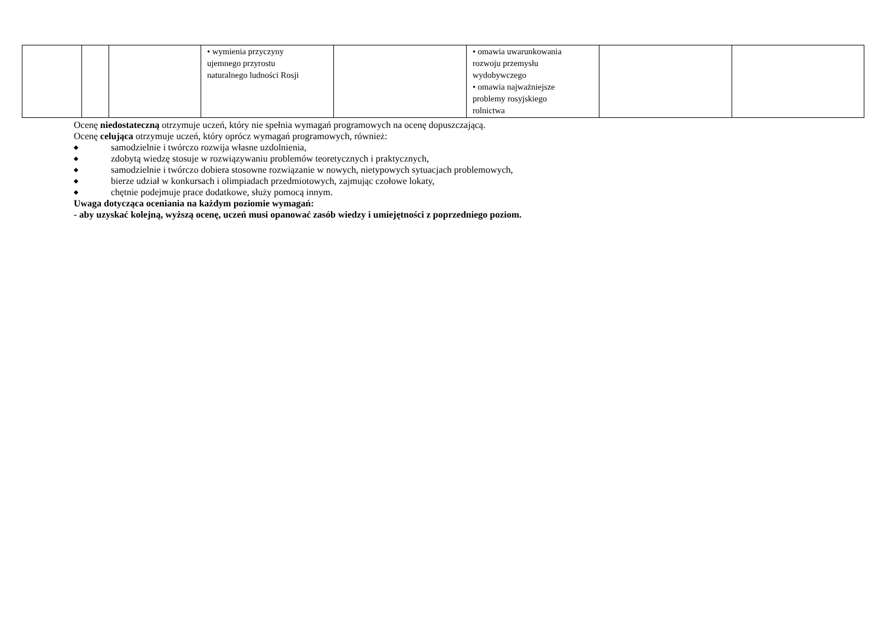| | | | • wymienia przyczyny ujemnego przyrostu naturalnego ludności Rosji | | • omawia uwarunkowania rozwoju przemysłu wydobywczego • omawia najważniejsze problemy rosyjskiego rolnictwa | | |
Ocenę niedostateczną otrzymuje uczeń, który nie spełnia wymagań programowych na ocenę dopuszczającą.
Ocenę celująca otrzymuje uczeń, który oprócz wymagań programowych, również:
◆ samodzielnie i twórczo rozwija własne uzdolnienia,
◆ zdobytą wiedzę stosuje w rozwiązywaniu problemów teoretycznych i praktycznych,
◆ samodzielnie i twórczo dobiera stosowne rozwiązanie w nowych, nietypowych sytuacjach problemowych,
◆ bierze udział w konkursach i olimpiadach przedmiotowych, zajmując czołowe lokaty,
◆ chętnie podejmuje prace dodatkowe, służy pomocą innym.
Uwaga dotycząca oceniania na każdym poziomie wymagań:
- aby uzyskać kolejną, wyższą ocenę, uczeń musi opanować zasób wiedzy i umiejętności z poprzedniego poziom.